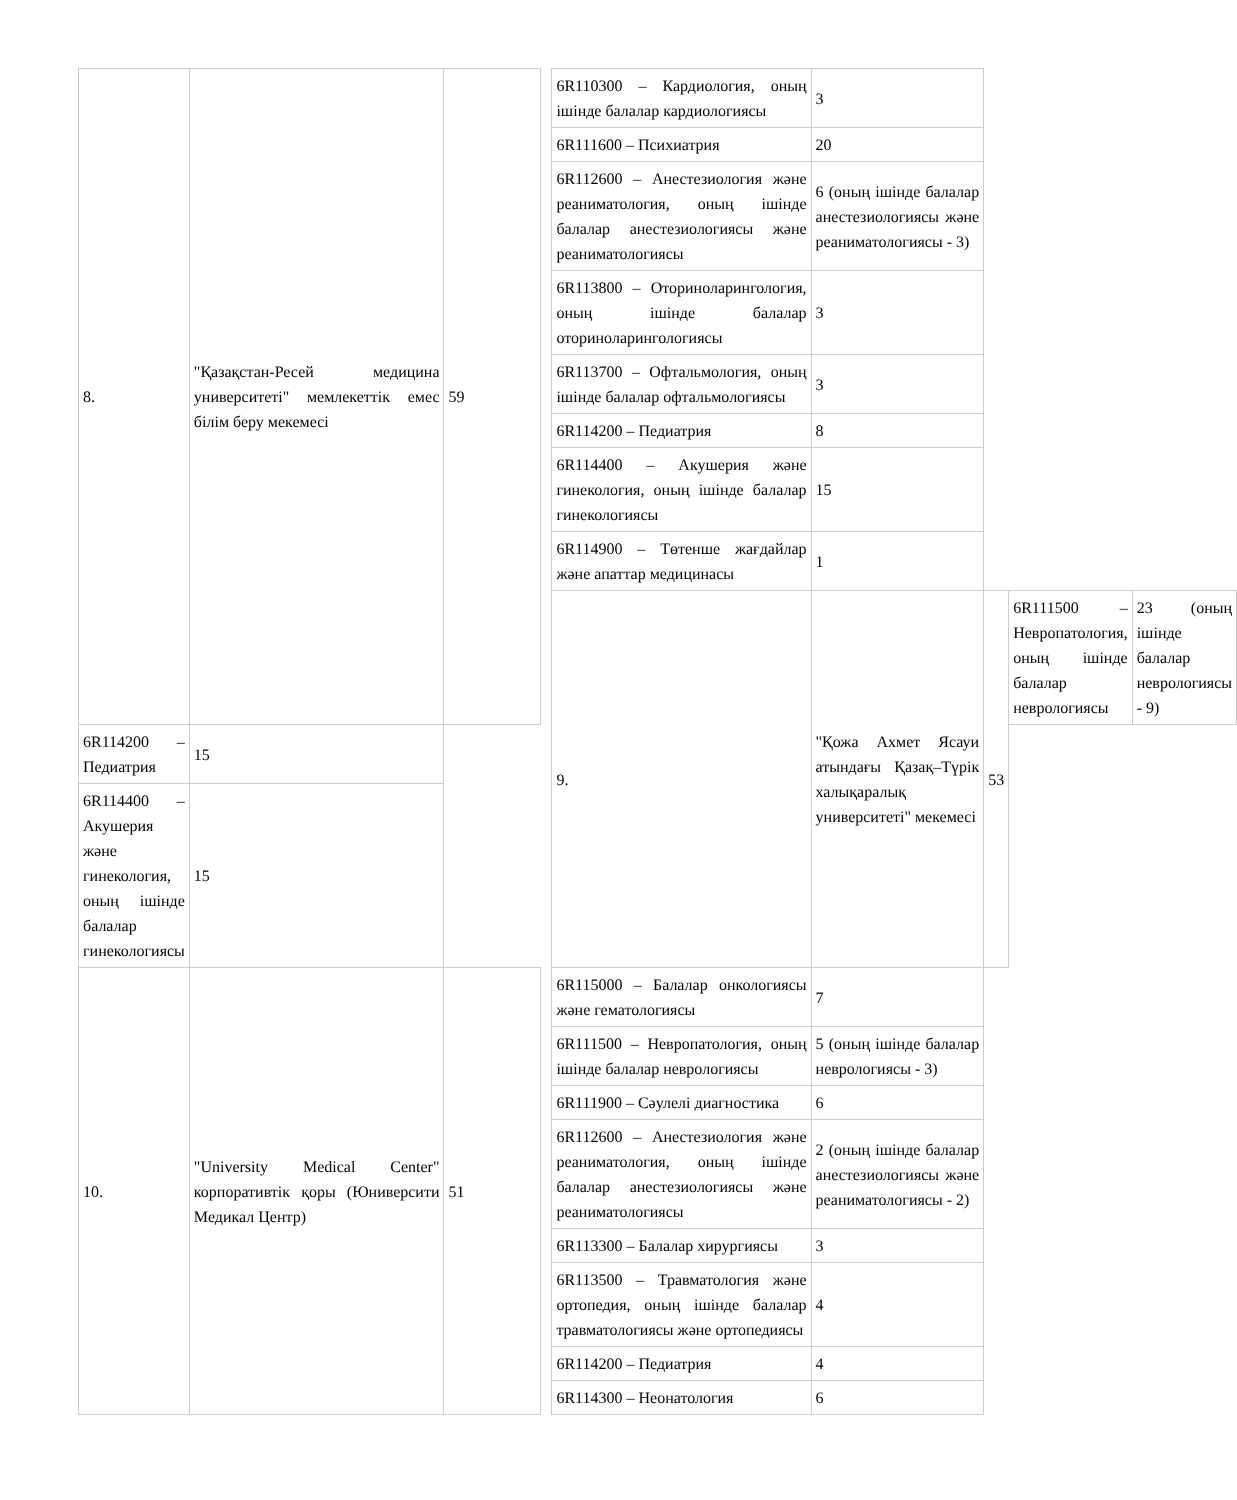| 8. | "Қазақстан-Ресей медицина университеті" мемлекеттік емес білім беру мекемесі | 59 | | 6R110300 – Кардиология, оның ішінде балалар кардиологиясы | 3 | | | |
| | | | | 6R111600 – Психиатрия | 20 | | | |
| | | | | 6R112600 – Анестезиология және реаниматология, оның ішінде балалар анестезиологиясы және реаниматологиясы | 6 (оның ішінде балалар анестезиологиясы және реаниматологиясы - 3) | | | |
| | | | | 6R113800 – Оториноларингология, оның ішінде балалар оториноларингологиясы | 3 | | | |
| | | | | 6R113700 – Офтальмология, оның ішінде балалар офтальмологиясы | 3 | | | |
| | | | | 6R114200 – Педиатрия | 8 | | | |
| | | | | 6R114400 – Акушерия және гинекология, оның ішінде балалар гинекологиясы | 15 | | | |
| | | | | 6R114900 – Төтенше жағдайлар және апаттар медицинасы | 1 | | | |
| | | | | 9. | "Қожа Ахмет Ясауи атындағы Қазақ–Түрік халықаралық университеті" мекемесі | 53 | 6R111500 – Невропатология, оның ішінде балалар неврологиясы | 23 (оның ішінде балалар неврологиясы - 9) |
| 6R114200 – Педиатрия | 15 | | | | | | | |
| 6R114400 – Акушерия және гинекология, оның ішінде балалар гинекологиясы | 15 | | | | | | | |
| 10. | "University Medical Center" корпоративтік қоры (Юниверсити Медикал Центр) | 51 | | 6R115000 – Балалар онкологиясы және гематологиясы | 7 | | | |
| | | | | 6R111500 – Невропатология, оның ішінде балалар неврологиясы | 5 (оның ішінде балалар неврологиясы - 3) | | | |
| | | | | 6R111900 – Сәулелі диагностика | 6 | | | |
| | | | | 6R112600 – Анестезиология және реаниматология, оның ішінде балалар анестезиологиясы және реаниматологиясы | 2 (оның ішінде балалар анестезиологиясы және реаниматологиясы - 2) | | | |
| | | | | 6R113300 – Балалар хирургиясы | 3 | | | |
| | | | | 6R113500 – Травматология және ортопедия, оның ішінде балалар травматологиясы және ортопедиясы | 4 | | | |
| | | | | 6R114200 – Педиатрия | 4 | | | |
| | | | | 6R114300 – Неонатология | 6 | | | |